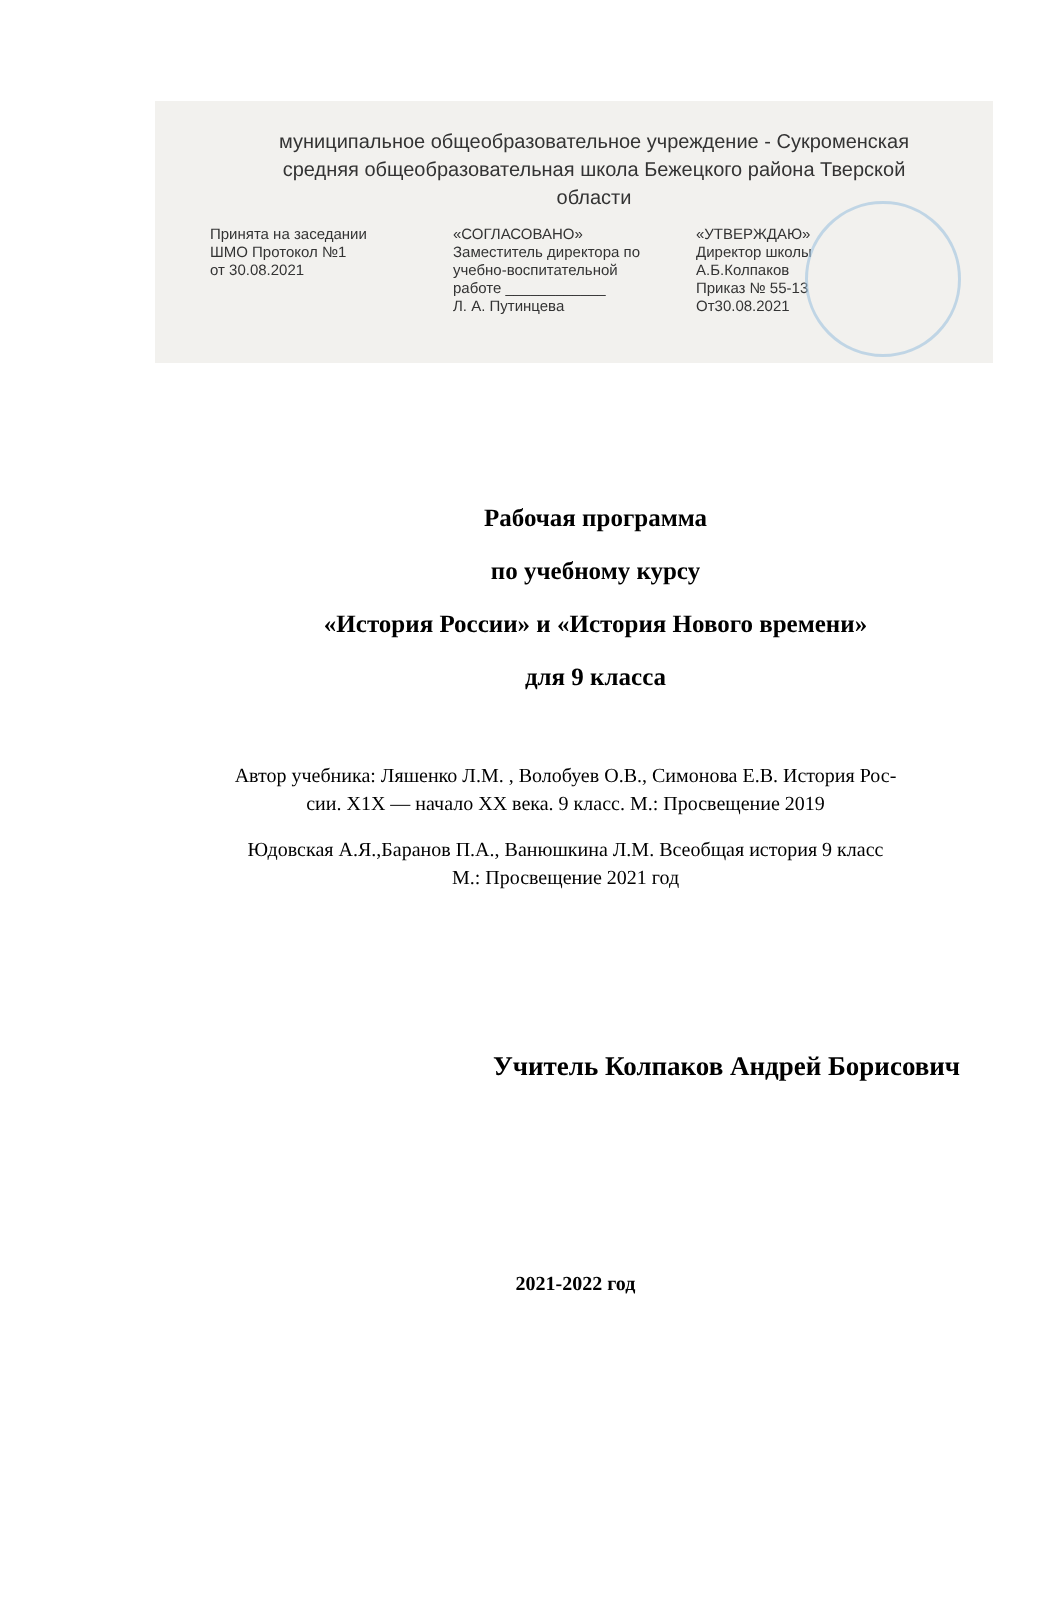муниципальное общеобразовательное учреждение - Сукроменская
средняя общеобразовательная школа Бежецкого района Тверской
области
Принята на заседании
ШМО Протокол №1
от 30.08.2021
«СОГЛАСОВАНО»
Заместитель директора по
учебно-воспитательной
работе ____________
Л. А. Путинцева
«УТВЕРЖДАЮ»
Директор школы
А.Б.Колпаков
Приказ № 55-13
От30.08.2021
Рабочая программа
по учебному курсу
«История России» и «История Нового времени»
для 9 класса
Автор учебника: Ляшенко Л.М. , Волобуев О.В., Симонова Е.В. История Рос-
сии. X1X — начало XX века. 9 класс. М.: Просвещение 2019
Юдовская А.Я.,Баранов П.А., Ванюшкина Л.М. Всеобщая история 9 класс
М.: Просвещение 2021 год
Учитель Колпаков Андрей Борисович
2021-2022 год